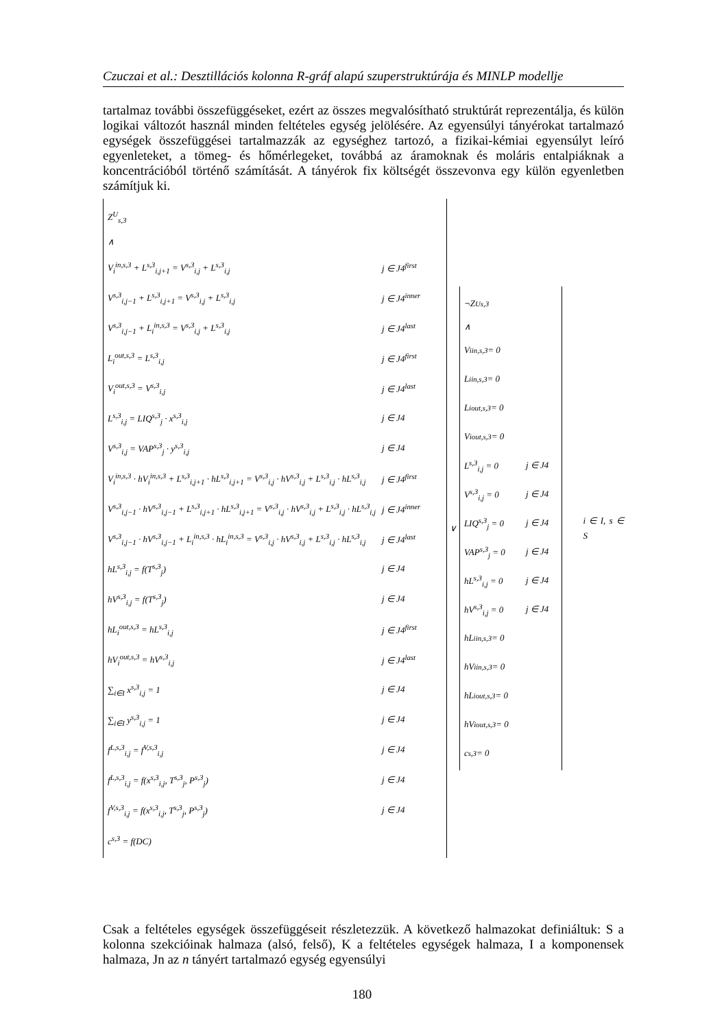Czuczai et al.: Desztillációs kolonna R-gráf alapú szuperstruktúrája és MINLP modellje
tartalmaz további összefüggéseket, ezért az összes megvalósítható struktúrát reprezentálja, és külön logikai változót használ minden feltételes egység jelölésére. Az egyensúlyi tányérokat tartalmazó egységek összefüggései tartalmazzák az egységhez tartozó, a fizikai-kémiai egyensúlyt leíró egyenleteket, a tömeg- és hőmérlegeket, továbbá az áramoknak és moláris entalpiáknak a koncentrációból történő számítását. A tányérok fix költségét összevonva egy külön egyenletben számítjuk ki.
Z<sup>U</sup><sub>s,3</sub>
∧
V<sub>i</sub><sup>in,s,3</sup> + L<sup>s,3</sup><sub>i,j+1</sub> = V<sup>s,3</sup><sub>i,j</sub> + L<sup>s,3</sup><sub>i,j</sub> j ∈ J4<sup>first</sup>
V<sup>s,3</sup><sub>i,j−1</sub> + L<sup>s,3</sup><sub>i,j+1</sub> = V<sup>s,3</sup><sub>i,j</sub> + L<sup>s,3</sup><sub>i,j</sub> j ∈ J4<sup>inner</sup>
V<sup>s,3</sup><sub>i,j−1</sub> + L<sub>i</sub><sup>in,s,3</sup> = V<sup>s,3</sup><sub>i,j</sub> + L<sup>s,3</sup><sub>i,j</sub> j ∈ J4<sup>last</sup>
L<sub>i</sub><sup>out,s,3</sup> = L<sup>s,3</sup><sub>i,j</sub> j ∈ J4<sup>first</sup>
V<sub>i</sub><sup>out,s,3</sup> = V<sup>s,3</sup><sub>i,j</sub> j ∈ J4<sup>last</sup>
L<sup>s,3</sup><sub>i,j</sub> = LIQ<sup>s,3</sup><sub>j</sub> · x<sup>s,3</sup><sub>i,j</sub> j ∈ J4
V<sup>s,3</sup><sub>i,j</sub> = VAP<sup>s,3</sup><sub>j</sub> · y<sup>s,3</sup><sub>i,j</sub> j ∈ J4
V<sub>i</sub><sup>in,s,3</sup> · hV<sub>i</sub><sup>in,s,3</sup> + L<sup>s,3</sup><sub>i,j+1</sub> · hL<sup>s,3</sup><sub>i,j+1</sub> = V<sup>s,3</sup><sub>i,j</sub> · hV<sup>s,3</sup><sub>i,j</sub> + L<sup>s,3</sup><sub>i,j</sub> · hL<sup>s,3</sup><sub>i,j</sub> j ∈ J4<sup>first</sup>
V<sup>s,3</sup><sub>i,j−1</sub> · hV<sup>s,3</sup><sub>i,j−1</sub> + L<sup>s,3</sup><sub>i,j+1</sub> · hL<sup>s,3</sup><sub>i,j+1</sub> = V<sup>s,3</sup><sub>i,j</sub> · hV<sup>s,3</sup><sub>i,j</sub> + L<sup>s,3</sup><sub>i,j</sub> · hL<sup>s,3</sup><sub>i,j</sub> j ∈ J4<sup>inner</sup>
V<sup>s,3</sup><sub>i,j−1</sub> · hV<sup>s,3</sup><sub>i,j−1</sub> + L<sub>i</sub><sup>in,s,3</sup> · hL<sub>i</sub><sup>in,s,3</sup> = V<sup>s,3</sup><sub>i,j</sub> · hV<sup>s,3</sup><sub>i,j</sub> + L<sup>s,3</sup><sub>i,j</sub> · hL<sup>s,3</sup><sub>i,j</sub> j ∈ J4<sup>last</sup>
hL<sup>s,3</sup><sub>i,j</sub> = f(T<sup>s,3</sup><sub>j</sub>) j ∈ J4
hV<sup>s,3</sup><sub>i,j</sub> = f(T<sup>s,3</sup><sub>j</sub>) j ∈ J4
hL<sub>i</sub><sup>out,s,3</sup> = hL<sup>s,3</sup><sub>i,j</sub> j ∈ J4<sup>first</sup>
hV<sub>i</sub><sup>out,s,3</sup> = hV<sup>s,3</sup><sub>i,j</sub> j ∈ J4<sup>last</sup>
∑<sub>i∈I</sub> x<sup>s,3</sup><sub>i,j</sub> = 1 j ∈ J4
∑<sub>i∈I</sub> y<sup>s,3</sup><sub>i,j</sub> = 1 j ∈ J4
f<sup>L,s,3</sup><sub>i,j</sub> = f<sup>V,s,3</sup><sub>i,j</sub> j ∈ J4
f<sup>L,s,3</sup><sub>i,j</sub> = f(x<sup>s,3</sup><sub>i,j</sub>, T<sup>s,3</sup><sub>j</sub>, P<sup>s,3</sup><sub>j</sub>) j ∈ J4
f<sup>V,s,3</sup><sub>i,j</sub> = f(x<sup>s,3</sup><sub>i,j</sub>, T<sup>s,3</sup><sub>j</sub>, P<sup>s,3</sup><sub>j</sub>) j ∈ J4
c<sup>s,3</sup> = f(DC)
∨
¬Z<sup>U</sup><sub>s,3</sub>
∧
V<sub>i</sub><sup>in,s,3</sup> = 0
L<sub>i</sub><sup>in,s,3</sup> = 0
L<sub>i</sub><sup>out,s,3</sup> = 0
V<sub>i</sub><sup>out,s,3</sup> = 0
L<sup>s,3</sup><sub>i,j</sub> = 0 j ∈ J4
V<sup>s,3</sup><sub>i,j</sub> = 0 j ∈ J4
LIQ<sup>s,3</sup><sub>j</sub> = 0 j ∈ J4
VAP<sup>s,3</sup><sub>j</sub> = 0 j ∈ J4
hL<sup>s,3</sup><sub>i,j</sub> = 0 j ∈ J4
hV<sup>s,3</sup><sub>i,j</sub> = 0 j ∈ J4
hL<sub>i</sub><sup>in,s,3</sup> = 0
hV<sub>i</sub><sup>in,s,3</sup> = 0
hL<sub>i</sub><sup>out,s,3</sup> = 0
hV<sub>i</sub><sup>out,s,3</sup> = 0
c<sup>s,3</sup> = 0
i ∈ I, s ∈ S
Csak a feltételes egységek összefüggéseit részletezzük. A következő halmazokat definiáltuk: S a kolonna szekcióinak halmaza (alsó, felső), K a feltételes egységek halmaza, I a komponensek halmaza, Jn az n tányért tartalmazó egység egyensúlyi
180